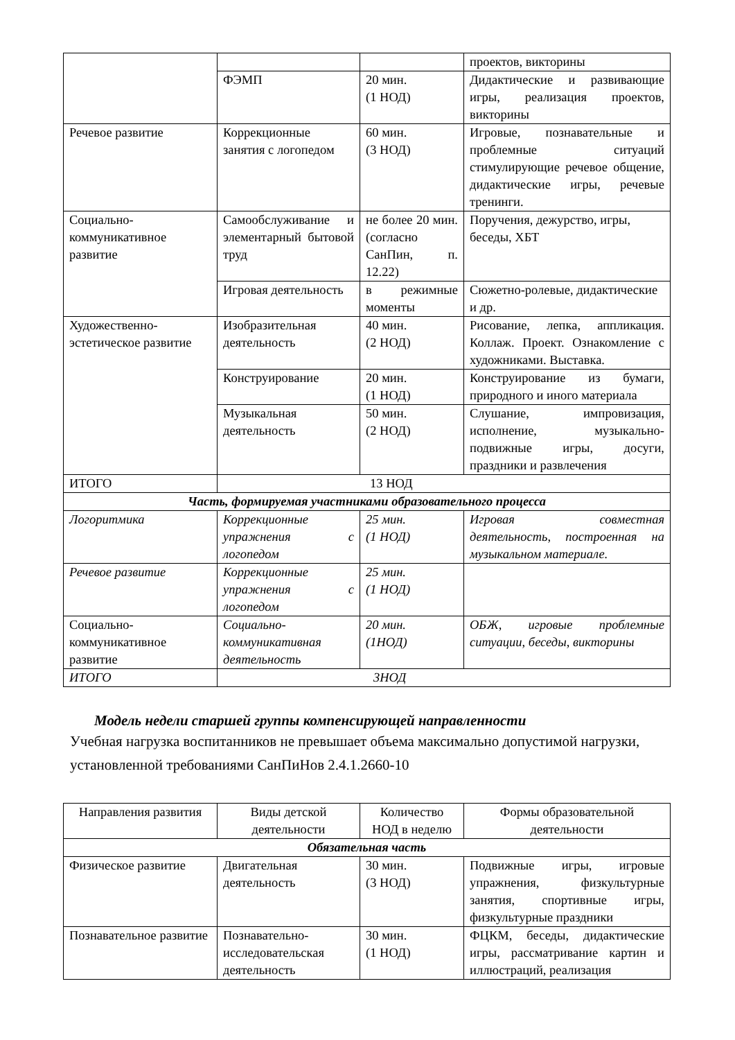| | | | проектов, викторины |
| | ФЭМП | 20 мин. (1 НОД) | Дидактические и развивающие игры, реализация проектов, викторины |
| Речевое развитие | Коррекционные занятия с логопедом | 60 мин. (3 НОД) | Игровые, познавательные и проблемные ситуаций стимулирующие речевое общение, дидактические игры, речевые тренинги. |
| Социально-коммуникативное развитие | Самообслуживание и элементарный бытовой труд | не более 20 мин.(согласно СанПин, п. 12.22) | Поручения, дежурство, игры, беседы, ХБТ |
| | Игровая деятельность | в режимные моменты | Сюжетно-ролевые, дидактические и др. |
| Художественно-эстетическое развитие | Изобразительная деятельность | 40 мин. (2 НОД) | Рисование, лепка, аппликация. Коллаж. Проект. Ознакомление с художниками. Выставка. |
| | Конструирование | 20 мин. (1 НОД) | Конструирование из бумаги, природного и иного материала |
| | Музыкальная деятельность | 50 мин. (2 НОД) | Слушание, импровизация, исполнение, музыкально-подвижные игры, досуги, праздники и развлечения |
| ИТОГО | 13 НОД | | |
| Часть, формируемая участниками образовательного процесса | | | |
| Логоритмика | Коррекционные упражнения с логопедом | 25 мин. (1 НОД) | Игровая совместная деятельность, построенная на музыкальном материале. |
| Речевое развитие | Коррекционные упражнения с логопедом | 25 мин. (1 НОД) | |
| Социально-коммуникативное развитие | Социально-коммуникативная деятельность | 20 мин. (1НОД) | ОБЖ, игровые проблемные ситуации, беседы, викторины |
| ИТОГО | 3НОД | | |
Модель недели старшей группы компенсирующей направленности
Учебная нагрузка воспитанников не превышает объема максимально допустимой нагрузки, установленной требованиями СанПиНов 2.4.1.2660-10
| Направления развития | Виды детской деятельности | Количество НОД в неделю | Формы образовательной деятельности |
| --- | --- | --- | --- |
| Обязательная часть | | | |
| Физическое развитие | Двигательная деятельность | 30 мин. (3 НОД) | Подвижные игры, игровые упражнения, физкультурные занятия, спортивные игры, физкультурные праздники |
| Познавательное развитие | Познавательно-исследовательская деятельность | 30 мин. (1 НОД) | ФЦКМ, беседы, дидактические игры, рассматривание картин и иллюстраций, реализация |